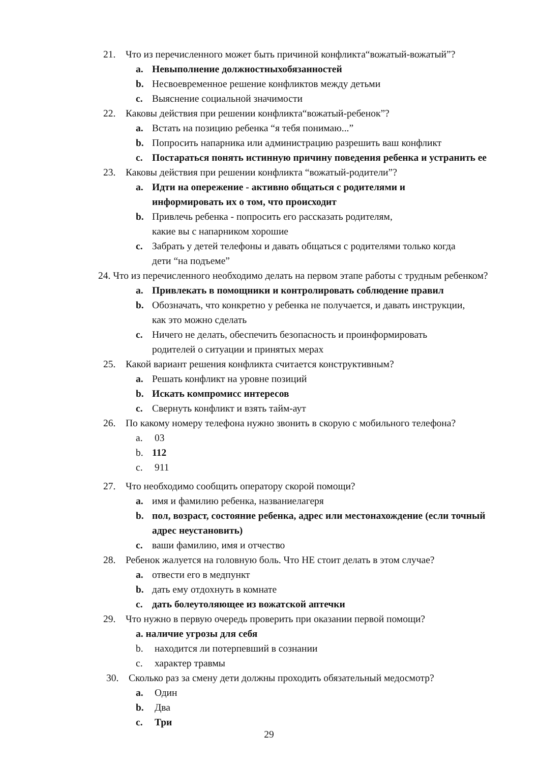21. Что из перечисленного может быть причиной конфликта“вожатый-вожатый”?
a. Невыполнение должностныхобязанностей
b. Несвоевременное решение конфликтов между детьми
c. Выяснение социальной значимости
22. Каковы действия при решении конфликта“вожатый-ребенок”?
a. Встать на позицию ребенка “я тебя понимаю...”
b. Попросить напарника или администрацию разрешить ваш конфликт
c. Постараться понять истинную причину поведения ребенка и устранить ее
23. Каковы действия при решении конфликта “вожатый-родители”?
a. Идти на опережение - активно общаться с родителями и
информировать их о том, что происходит
b. Привлечь ребенка - попросить его рассказать родителям,
какие вы с напарником хорошие
c. Забрать у детей телефоны и давать общаться с родителями только когда
дети “на подъеме”
24. Что из перечисленного необходимо делать на первом этапе работы с трудным ребенком?
a. Привлекать в помощники и контролировать соблюдение правил
b. Обозначать, что конкретно у ребенка не получается, и давать инструкции,
как это можно сделать
c. Ничего не делать, обеспечить безопасность и проинформировать
родителей о ситуации и принятых мерах
25. Какой вариант решения конфликта считается конструктивным?
a. Решать конфликт на уровне позиций
b. Искать компромисс интересов
c. Свернуть конфликт и взять тайм-аут
26. По какому номеру телефона нужно звонить в скорую с мобильного телефона?
a. 03
b. 112
c. 911
27. Что необходимо сообщить оператору скорой помощи?
a. имя и фамилию ребенка, названиелагеря
b. пол, возраст, состояние ребенка, адрес или местонахождение (если точный
адрес неустановить)
c. ваши фамилию, имя и отчество
28. Ребенок жалуется на головную боль. Что НЕ стоит делать в этом случае?
a. отвести его в медпункт
b. дать ему отдохнуть в комнате
c. дать болеутоляющее из вожатской аптечки
29. Что нужно в первую очередь проверить при оказании первой помощи?
a. наличие угрозы для себя
b. находится ли потерпевший в сознании
c. характер травмы
30. Сколько раз за смену дети должны проходить обязательный медосмотр?
a. Один
b. Два
c. Три
29